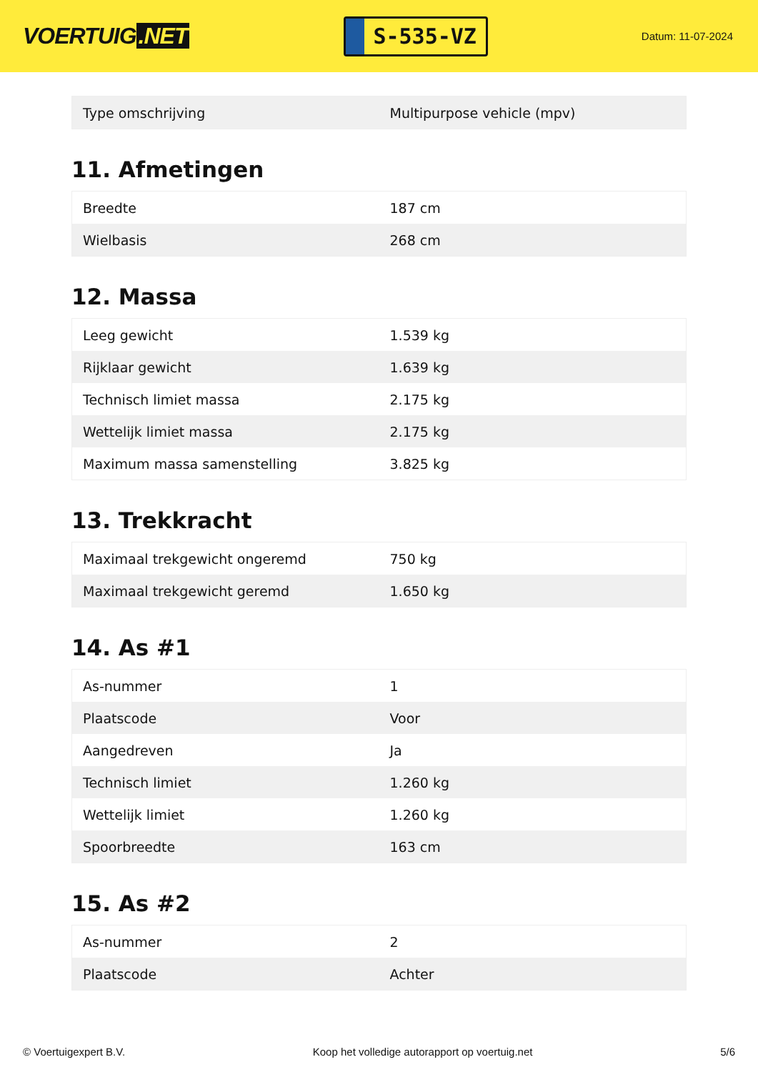VOERTUIG.NET
S-535-VZ
Datum: 11-07-2024
| Type omschrijving | Multipurpose vehicle (mpv) |
11. Afmetingen
| Breedte | 187 cm |
| Wielbasis | 268 cm |
12. Massa
| Leeg gewicht | 1.539 kg |
| Rijklaar gewicht | 1.639 kg |
| Technisch limiet massa | 2.175 kg |
| Wettelijk limiet massa | 2.175 kg |
| Maximum massa samenstelling | 3.825 kg |
13. Trekkracht
| Maximaal trekgewicht ongeremd | 750 kg |
| Maximaal trekgewicht geremd | 1.650 kg |
14. As #1
| As-nummer | 1 |
| Plaatscode | Voor |
| Aangedreven | Ja |
| Technisch limiet | 1.260 kg |
| Wettelijk limiet | 1.260 kg |
| Spoorbreedte | 163 cm |
15. As #2
| As-nummer | 2 |
| Plaatscode | Achter |
© Voertuigexpert B.V. Koop het volledige autorapport op voertuig.net 5/6